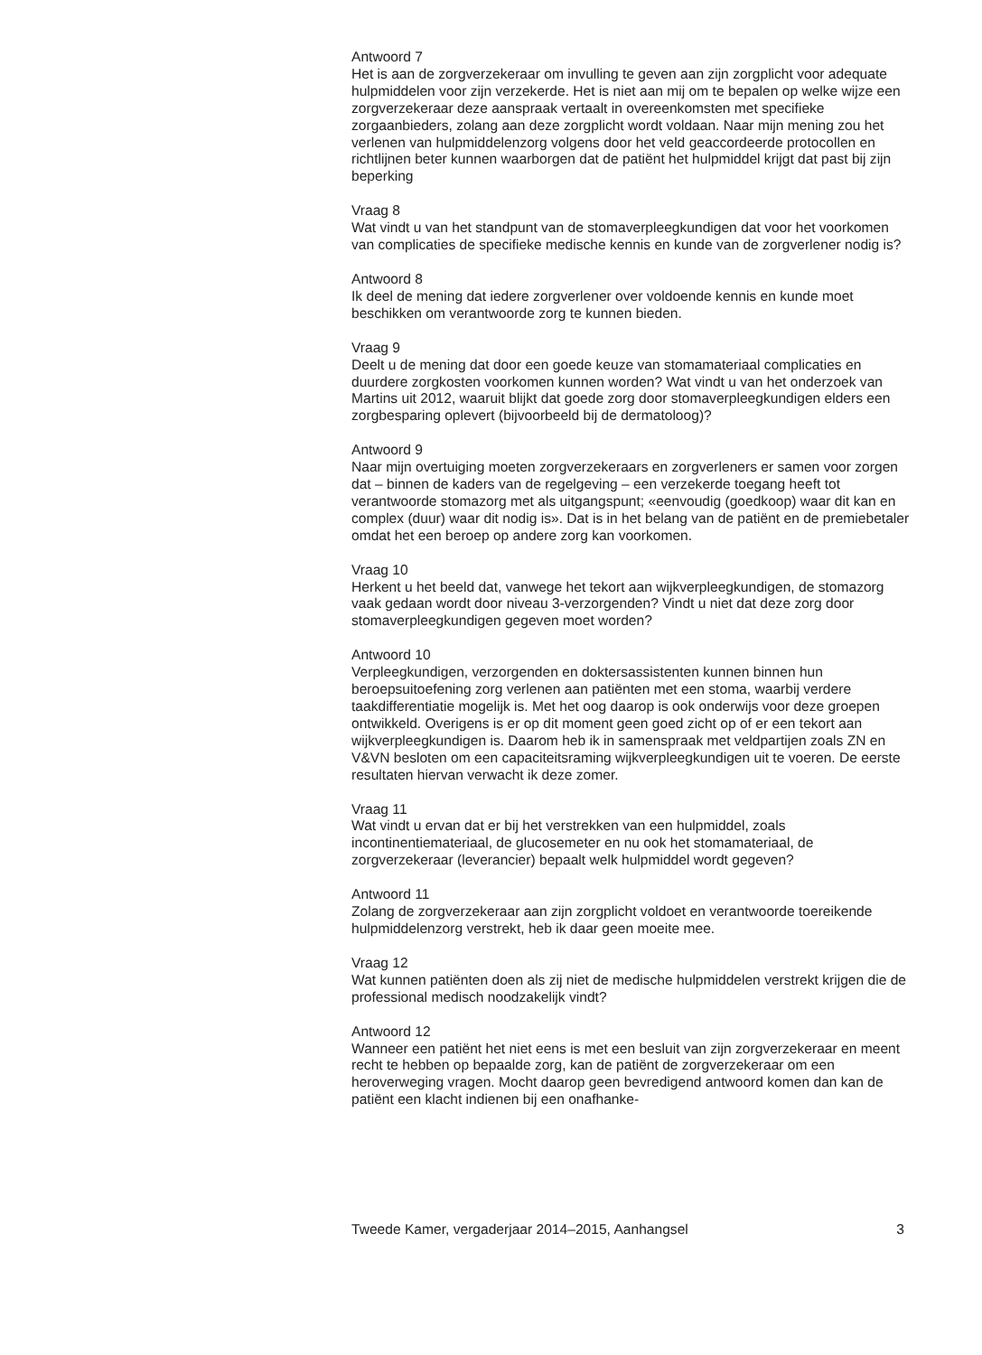Antwoord 7
Het is aan de zorgverzekeraar om invulling te geven aan zijn zorgplicht voor adequate hulpmiddelen voor zijn verzekerde. Het is niet aan mij om te bepalen op welke wijze een zorgverzekeraar deze aanspraak vertaalt in overeenkomsten met specifieke zorgaanbieders, zolang aan deze zorgplicht wordt voldaan. Naar mijn mening zou het verlenen van hulpmiddelenzorg volgens door het veld geaccordeerde protocollen en richtlijnen beter kunnen waarborgen dat de patiënt het hulpmiddel krijgt dat past bij zijn beperking
Vraag 8
Wat vindt u van het standpunt van de stomaverpleegkundigen dat voor het voorkomen van complicaties de specifieke medische kennis en kunde van de zorgverlener nodig is?
Antwoord 8
Ik deel de mening dat iedere zorgverlener over voldoende kennis en kunde moet beschikken om verantwoorde zorg te kunnen bieden.
Vraag 9
Deelt u de mening dat door een goede keuze van stomamateriaal complicaties en duurdere zorgkosten voorkomen kunnen worden? Wat vindt u van het onderzoek van Martins uit 2012, waaruit blijkt dat goede zorg door stomaverpleegkundigen elders een zorgbesparing oplevert (bijvoorbeeld bij de dermatoloog)?
Antwoord 9
Naar mijn overtuiging moeten zorgverzekeraars en zorgverleners er samen voor zorgen dat – binnen de kaders van de regelgeving – een verzekerde toegang heeft tot verantwoorde stomazorg met als uitgangspunt; «eenvoudig (goedkoop) waar dit kan en complex (duur) waar dit nodig is». Dat is in het belang van de patiënt en de premiebetaler omdat het een beroep op andere zorg kan voorkomen.
Vraag 10
Herkent u het beeld dat, vanwege het tekort aan wijkverpleegkundigen, de stomazorg vaak gedaan wordt door niveau 3-verzorgenden? Vindt u niet dat deze zorg door stomaverpleegkundigen gegeven moet worden?
Antwoord 10
Verpleegkundigen, verzorgenden en doktersassistenten kunnen binnen hun beroepsuitoefening zorg verlenen aan patiënten met een stoma, waarbij verdere taakdifferentiatie mogelijk is. Met het oog daarop is ook onderwijs voor deze groepen ontwikkeld. Overigens is er op dit moment geen goed zicht op of er een tekort aan wijkverpleegkundigen is. Daarom heb ik in samenspraak met veldpartijen zoals ZN en V&VN besloten om een capaciteitsraming wijkverpleegkundigen uit te voeren. De eerste resultaten hiervan verwacht ik deze zomer.
Vraag 11
Wat vindt u ervan dat er bij het verstrekken van een hulpmiddel, zoals incontinentiemateriaal, de glucosemeter en nu ook het stomamateriaal, de zorgverzekeraar (leverancier) bepaalt welk hulpmiddel wordt gegeven?
Antwoord 11
Zolang de zorgverzekeraar aan zijn zorgplicht voldoet en verantwoorde toereikende hulpmiddelenzorg verstrekt, heb ik daar geen moeite mee.
Vraag 12
Wat kunnen patiënten doen als zij niet de medische hulpmiddelen verstrekt krijgen die de professional medisch noodzakelijk vindt?
Antwoord 12
Wanneer een patiënt het niet eens is met een besluit van zijn zorgverzekeraar en meent recht te hebben op bepaalde zorg, kan de patiënt de zorgverzekeraar om een heroverweging vragen. Mocht daarop geen bevredigend antwoord komen dan kan de patiënt een klacht indienen bij een onafhanke-
Tweede Kamer, vergaderjaar 2014–2015, Aanhangsel 3